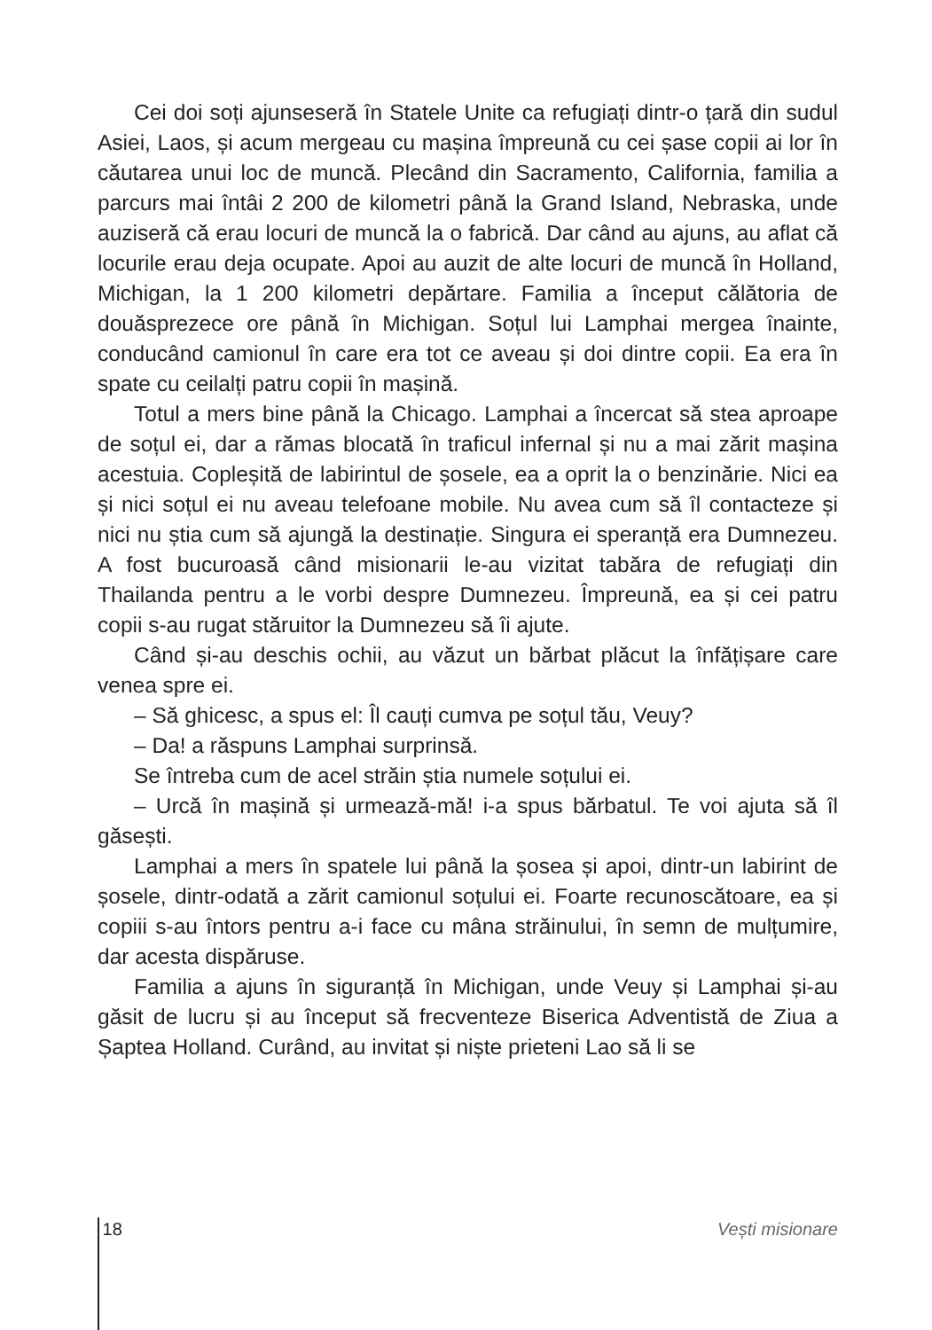Cei doi soți ajunseseră în Statele Unite ca refugiați dintr-o țară din sudul Asiei, Laos, și acum mergeau cu mașina împreună cu cei șase copii ai lor în căutarea unui loc de muncă. Plecând din Sacramento, California, familia a parcurs mai întâi 2 200 de kilometri până la Grand Island, Nebraska, unde auziseră că erau locuri de muncă la o fabrică. Dar când au ajuns, au aflat că locurile erau deja ocupate. Apoi au auzit de alte locuri de muncă în Holland, Michigan, la 1 200 kilometri depărtare. Familia a început călătoria de douăsprezece ore până în Michigan. Soțul lui Lamphai mergea înainte, conducând camionul în care era tot ce aveau și doi dintre copii. Ea era în spate cu ceilalți patru copii în mașină.
Totul a mers bine până la Chicago. Lamphai a încercat să stea aproape de soțul ei, dar a rămas blocată în traficul infernal și nu a mai zărit mașina acestuia. Copleșită de labirintul de șosele, ea a oprit la o benzinărie. Nici ea și nici soțul ei nu aveau telefoane mobile. Nu avea cum să îl contacteze și nici nu știa cum să ajungă la destinație. Singura ei speranță era Dumnezeu. A fost bucuroasă când misionarii le-au vizitat tabăra de refugiați din Thailanda pentru a le vorbi despre Dumnezeu. Împreună, ea și cei patru copii s-au rugat stăruitor la Dumnezeu să îi ajute.
Când și-au deschis ochii, au văzut un bărbat plăcut la înfățișare care venea spre ei.
– Să ghicesc, a spus el: Îl cauți cumva pe soțul tău, Veuy?
– Da! a răspuns Lamphai surprinsă.
Se întreba cum de acel străin știa numele soțului ei.
– Urcă în mașină și urmează-mă! i-a spus bărbatul. Te voi ajuta să îl găsești.
Lamphai a mers în spatele lui până la șosea și apoi, dintr-un labirint de șosele, dintr-odată a zărit camionul soțului ei. Foarte recunoscătoare, ea și copiii s-au întors pentru a-i face cu mâna străinului, în semn de mulțumire, dar acesta dispăruse.
Familia a ajuns în siguranță în Michigan, unde Veuy și Lamphai și-au găsit de lucru și au început să frecventeze Biserica Adventistă de Ziua a Șaptea Holland. Curând, au invitat și niște prieteni Lao să li se
18 Vești misionare